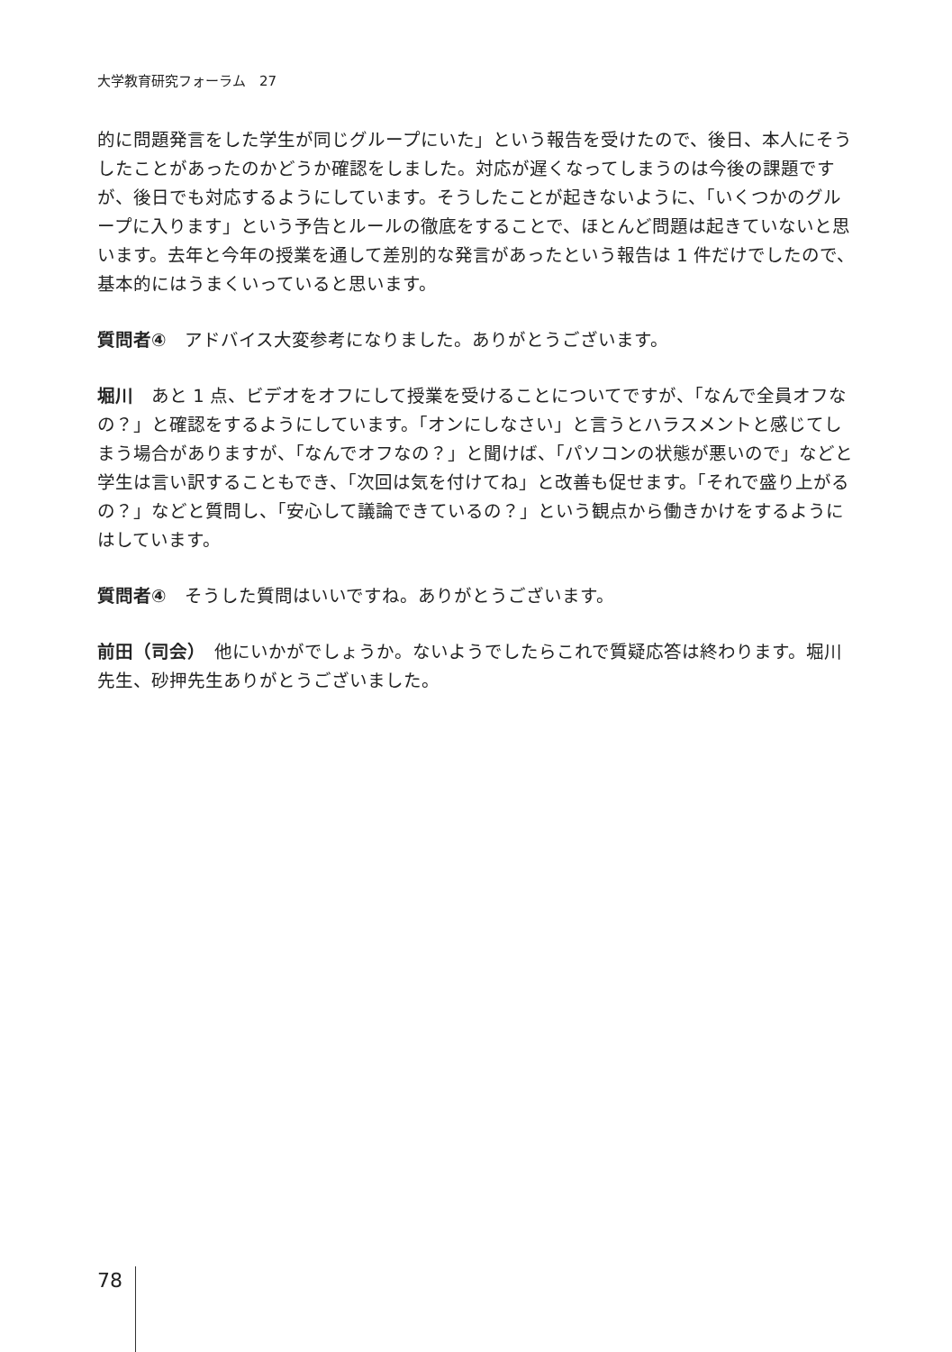大学教育研究フォーラム　27
的に問題発言をした学生が同じグループにいた」という報告を受けたので、後日、本人にそうしたことがあったのかどうか確認をしました。対応が遅くなってしまうのは今後の課題ですが、後日でも対応するようにしています。そうしたことが起きないように、「いくつかのグループに入ります」という予告とルールの徹底をすることで、ほとんど問題は起きていないと思います。去年と今年の授業を通して差別的な発言があったという報告は 1 件だけでしたので、基本的にはうまくいっていると思います。
質問者④　アドバイス大変参考になりました。ありがとうございます。
堀川　あと 1 点、ビデオをオフにして授業を受けることについてですが、「なんで全員オフなの？」と確認をするようにしています。「オンにしなさい」と言うとハラスメントと感じてしまう場合がありますが、「なんでオフなの？」と聞けば、「パソコンの状態が悪いので」などと学生は言い訳することもでき、「次回は気を付けてね」と改善も促せます。「それで盛り上がるの？」などと質問し、「安心して議論できているの？」という観点から働きかけをするようにはしています。
質問者④　そうした質問はいいですね。ありがとうございます。
前田（司会）　他にいかがでしょうか。ないようでしたらこれで質疑応答は終わります。堀川先生、砂押先生ありがとうございました。
78